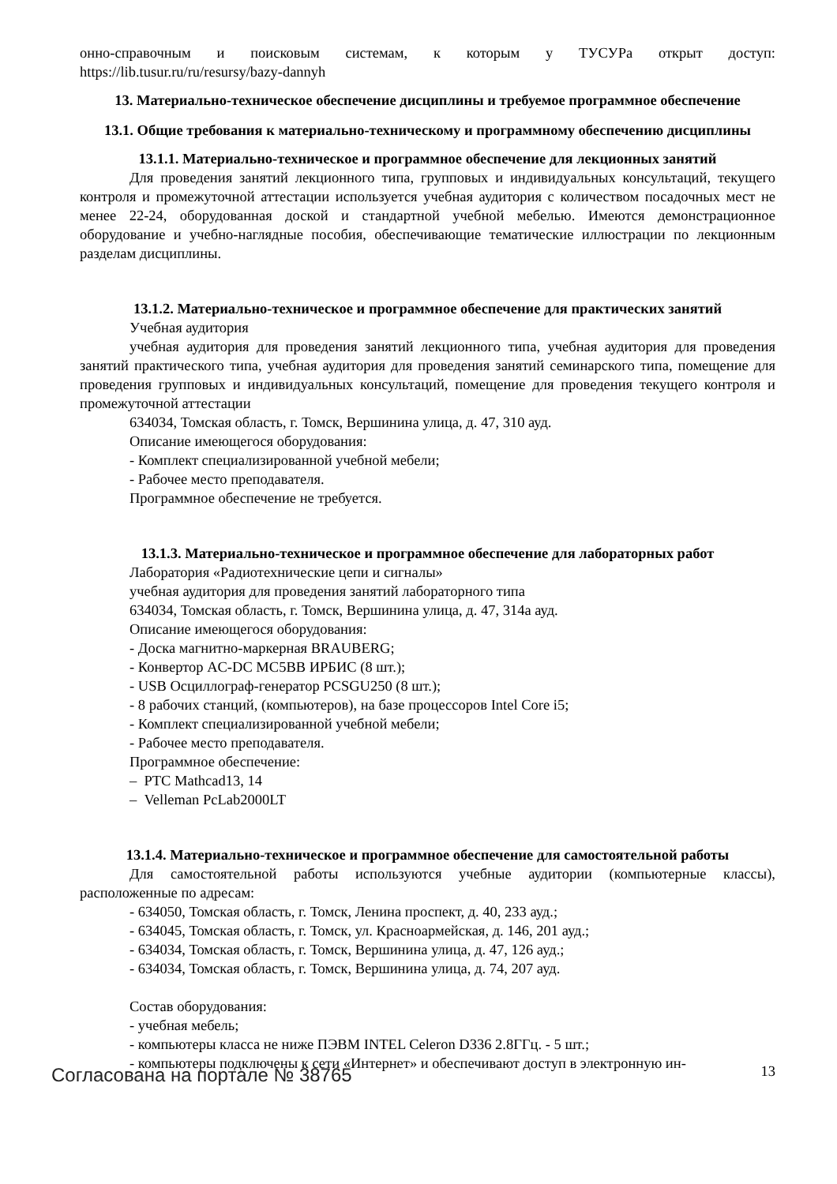онно-справочным и поисковым системам, к которым у ТУСУРа открыт доступ: https://lib.tusur.ru/ru/resursy/bazy-dannyh
13. Материально-техническое обеспечение дисциплины и требуемое программное обеспечение
13.1. Общие требования к материально-техническому и программному обеспечению дисциплины
13.1.1. Материально-техническое и программное обеспечение для лекционных занятий
Для проведения занятий лекционного типа, групповых и индивидуальных консультаций, текущего контроля и промежуточной аттестации используется учебная аудитория с количеством посадочных мест не менее 22-24, оборудованная доской и стандартной учебной мебелью. Имеются демонстрационное оборудование и учебно-наглядные пособия, обеспечивающие тематические иллюстрации по лекционным разделам дисциплины.
13.1.2. Материально-техническое и программное обеспечение для практических занятий
Учебная аудитория
учебная аудитория для проведения занятий лекционного типа, учебная аудитория для проведения занятий практического типа, учебная аудитория для проведения занятий семинарского типа, помещение для проведения групповых и индивидуальных консультаций, помещение для проведения текущего контроля и промежуточной аттестации
634034, Томская область, г. Томск, Вершинина улица, д. 47, 310 ауд.
Описание имеющегося оборудования:
- Комплект специализированной учебной мебели;
- Рабочее место преподавателя.
Программное обеспечение не требуется.
13.1.3. Материально-техническое и программное обеспечение для лабораторных работ
Лаборатория «Радиотехнические цепи и сигналы»
учебная аудитория для проведения занятий лабораторного типа
634034, Томская область, г. Томск, Вершинина улица, д. 47, 314а ауд.
Описание имеющегося оборудования:
- Доска магнитно-маркерная BRAUBERG;
- Конвертор AC-DC MC5BB ИРБИС (8 шт.);
- USB Осциллограф-генератор PCSGU250 (8 шт.);
- 8 рабочих станций, (компьютеров), на базе процессоров Intel Core i5;
- Комплект специализированной учебной мебели;
- Рабочее место преподавателя.
Программное обеспечение:
– PTC Mathcad13, 14
– Velleman PcLab2000LT
13.1.4. Материально-техническое и программное обеспечение для самостоятельной работы
Для самостоятельной работы используются учебные аудитории (компьютерные классы), расположенные по адресам:
- 634050, Томская область, г. Томск, Ленина проспект, д. 40, 233 ауд.;
- 634045, Томская область, г. Томск, ул. Красноармейская, д. 146, 201 ауд.;
- 634034, Томская область, г. Томск, Вершинина улица, д. 47, 126 ауд.;
- 634034, Томская область, г. Томск, Вершинина улица, д. 74, 207 ауд.
Состав оборудования:
- учебная мебель;
- компьютеры класса не ниже ПЭВМ INTEL Celeron D336 2.8ГГц. - 5 шт.;
- компьютеры подключены к сети «Интернет» и обеспечивают доступ в электронную ин-
Согласована на портале № 38765 13